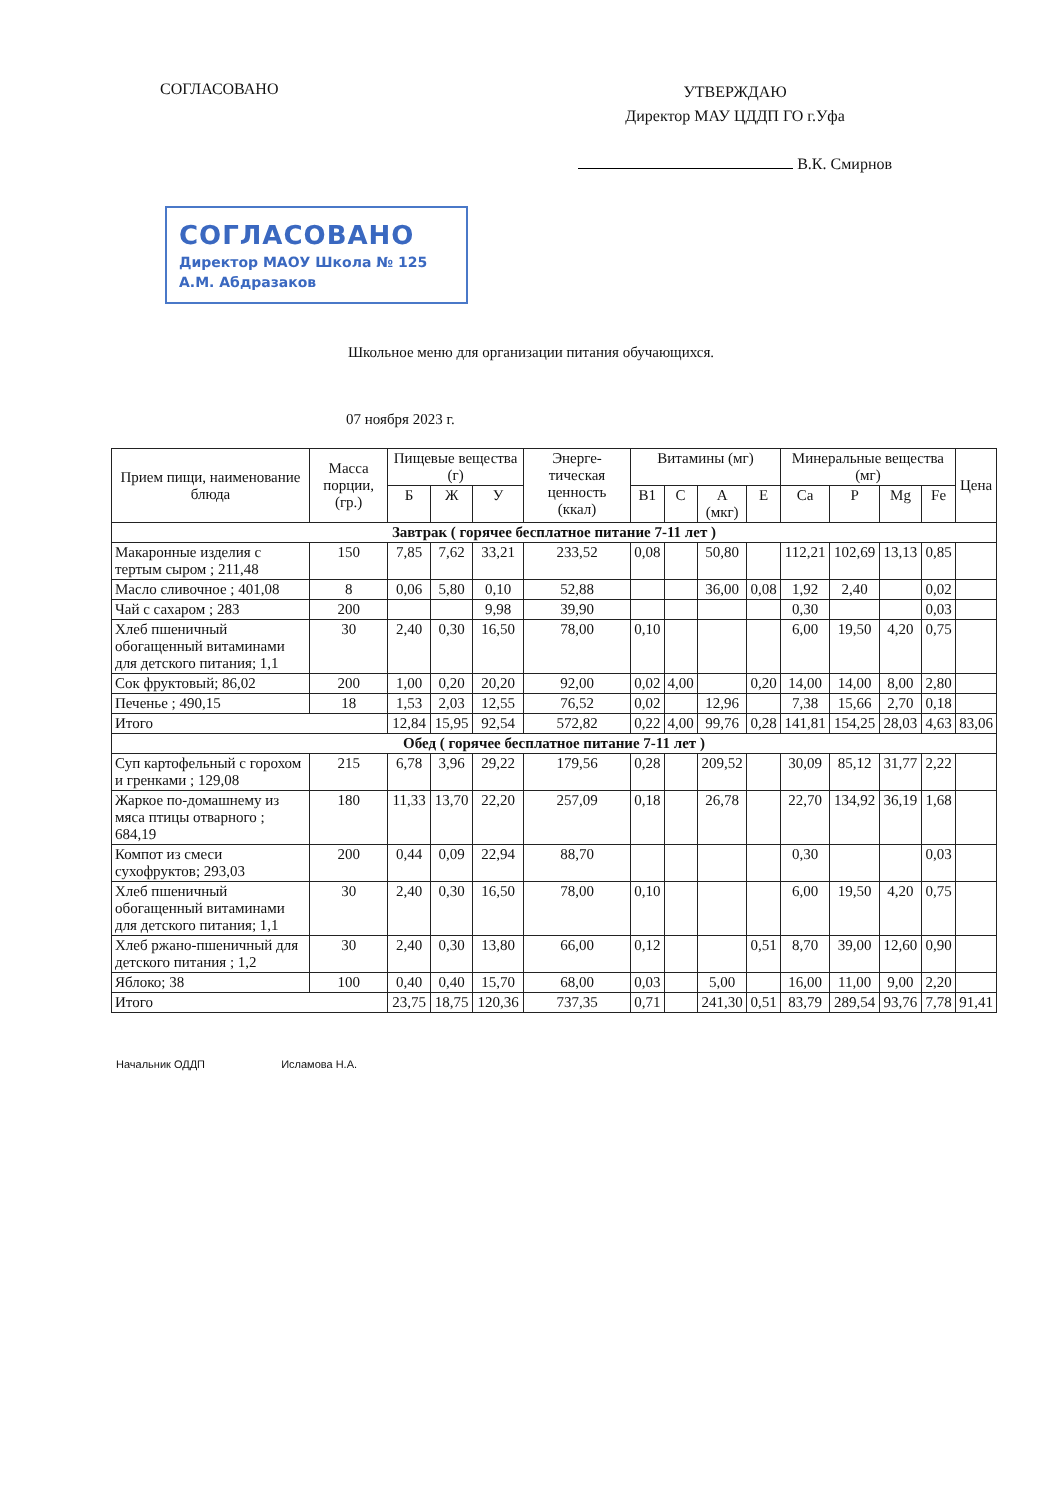СОГЛАСОВАНО
УТВЕРЖДАЮ
Директор МАУ ЦДДП ГО г.Уфа
В.К. Смирнов
СОГЛАСОВАНО
Директор МАОУ Школа № 125
А.М. Абдразаков
Школьное меню для организации питания обучающихся.
07 ноября 2023 г.
| Прием пищи, наименование блюда | Масса порции, (гр.) | Пищевые вещества (г) | | | Энерге-тическая ценность (ккал) | Витамины (мг) | | | | Минеральные вещества (мг) | | | | Цена |
| --- | --- | --- | --- | --- | --- | --- | --- | --- | --- | --- | --- | --- | --- | --- |
| | | Б | Ж | У | | B1 | C | A (мкг) | E | Ca | P | Mg | Fe | |
| Завтрак ( горячее бесплатное питание 7-11 лет ) | | | | | | | | | | | | | | |
| Макаронные изделия с тертым сыром ; 211,48 | 150 | 7,85 | 7,62 | 33,21 | 233,52 | 0,08 | | 50,80 | | 112,21 | 102,69 | 13,13 | 0,85 | |
| Масло сливочное ; 401,08 | 8 | 0,06 | 5,80 | 0,10 | 52,88 | | | 36,00 | 0,08 | 1,92 | 2,40 | | 0,02 | |
| Чай с сахаром ; 283 | 200 | | | 9,98 | 39,90 | | | | | 0,30 | | | 0,03 | |
| Хлеб пшеничный обогащенный витаминами для детского питания; 1,1 | 30 | 2,40 | 0,30 | 16,50 | 78,00 | 0,10 | | | | 6,00 | 19,50 | 4,20 | 0,75 | |
| Сок фруктовый; 86,02 | 200 | 1,00 | 0,20 | 20,20 | 92,00 | 0,02 | 4,00 | | 0,20 | 14,00 | 14,00 | 8,00 | 2,80 | |
| Печенье ; 490,15 | 18 | 1,53 | 2,03 | 12,55 | 76,52 | 0,02 | | 12,96 | | 7,38 | 15,66 | 2,70 | 0,18 | |
| Итого | | 12,84 | 15,95 | 92,54 | 572,82 | 0,22 | 4,00 | 99,76 | 0,28 | 141,81 | 154,25 | 28,03 | 4,63 | 83,06 |
| Обед ( горячее бесплатное питание 7-11 лет ) | | | | | | | | | | | | | | |
| Суп картофельный с горохом и гренками ; 129,08 | 215 | 6,78 | 3,96 | 29,22 | 179,56 | 0,28 | | 209,52 | | 30,09 | 85,12 | 31,77 | 2,22 | |
| Жаркое по-домашнему из мяса птицы отварного ; 684,19 | 180 | 11,33 | 13,70 | 22,20 | 257,09 | 0,18 | | 26,78 | | 22,70 | 134,92 | 36,19 | 1,68 | |
| Компот из смеси сухофруктов; 293,03 | 200 | 0,44 | 0,09 | 22,94 | 88,70 | | | | | 0,30 | | | 0,03 | |
| Хлеб пшеничный обогащенный витаминами для детского питания; 1,1 | 30 | 2,40 | 0,30 | 16,50 | 78,00 | 0,10 | | | | 6,00 | 19,50 | 4,20 | 0,75 | |
| Хлеб ржано-пшеничный для детского питания ; 1,2 | 30 | 2,40 | 0,30 | 13,80 | 66,00 | 0,12 | | | 0,51 | 8,70 | 39,00 | 12,60 | 0,90 | |
| Яблоко; 38 | 100 | 0,40 | 0,40 | 15,70 | 68,00 | 0,03 | | 5,00 | | 16,00 | 11,00 | 9,00 | 2,20 | |
| Итого | | 23,75 | 18,75 | 120,36 | 737,35 | 0,71 | | 241,30 | 0,51 | 83,79 | 289,54 | 93,76 | 7,78 | 91,41 |
Начальник ОДДП Исламова Н.А.